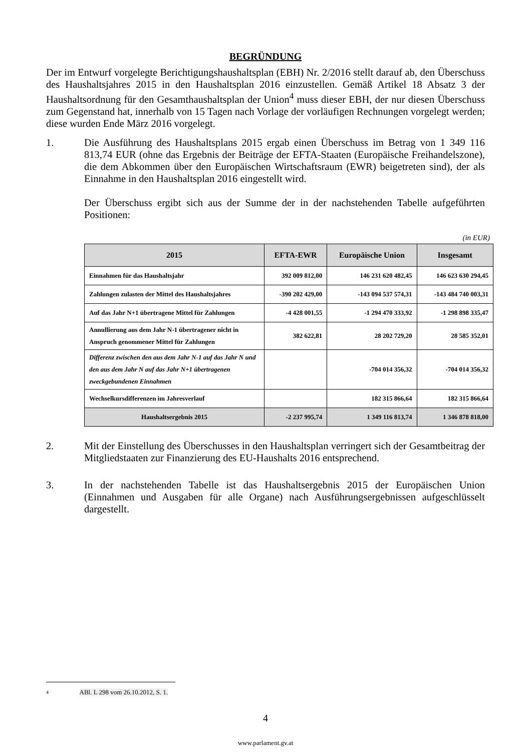BEGRÜNDUNG
Der im Entwurf vorgelegte Berichtigungshaushaltsplan (EBH) Nr. 2/2016 stellt darauf ab, den Überschuss des Haushaltsjahres 2015 in den Haushaltsplan 2016 einzustellen. Gemäß Artikel 18 Absatz 3 der Haushaltsordnung für den Gesamthaushaltsplan der Union<sup>4</sup> muss dieser EBH, der nur diesen Überschuss zum Gegenstand hat, innerhalb von 15 Tagen nach Vorlage der vorläufigen Rechnungen vorgelegt werden; diese wurden Ende März 2016 vorgelegt.
1. Die Ausführung des Haushaltsplans 2015 ergab einen Überschuss im Betrag von 1 349 116 813,74 EUR (ohne das Ergebnis der Beiträge der EFTA-Staaten (Europäische Freihandelszone), die dem Abkommen über den Europäischen Wirtschaftsraum (EWR) beigetreten sind), der als Einnahme in den Haushaltsplan 2016 eingestellt wird.
Der Überschuss ergibt sich aus der Summe der in der nachstehenden Tabelle aufgeführten Positionen:
(in EUR)
| 2015 | EFTA-EWR | Europäische Union | Insgesamt |
| --- | --- | --- | --- |
| Einnahmen für das Haushaltsjahr | 392 009 812,00 | 146 231 620 482,45 | 146 623 630 294,45 |
| Zahlungen zulasten der Mittel des Haushaltsjahres | -390 202 429,00 | -143 094 537 574,31 | -143 484 740 003,31 |
| Auf das Jahr N+1 übertragene Mittel für Zahlungen | -4 428 001,55 | -1 294 470 333,92 | -1 298 898 335,47 |
| Annullierung aus dem Jahr N-1 übertragener nicht in Anspruch genommener Mittel für Zahlungen | 382 622,81 | 28 202 729,20 | 28 585 352,01 |
| Differenz zwischen den aus dem Jahr N-1 auf das Jahr N und den aus dem Jahr N auf das Jahr N+1 übertragenen zweckgebundenen Einnahmen | | -704 014 356,32 | -704 014 356,32 |
| Wechselkursdifferenzen im Jahresverlauf | | 182 315 866,64 | 182 315 866,64 |
| Haushaltsergebnis 2015 | -2 237 995,74 | 1 349 116 813,74 | 1 346 878 818,00 |
2. Mit der Einstellung des Überschusses in den Haushaltsplan verringert sich der Gesamtbeitrag der Mitgliedstaaten zur Finanzierung des EU-Haushalts 2016 entsprechend.
3. In der nachstehenden Tabelle ist das Haushaltsergebnis 2015 der Europäischen Union (Einnahmen und Ausgaben für alle Organe) nach Ausführungsergebnissen aufgeschlüsselt dargestellt.
4 ABl. L 298 vom 26.10.2012, S. 1.
4
www.parlament.gv.at